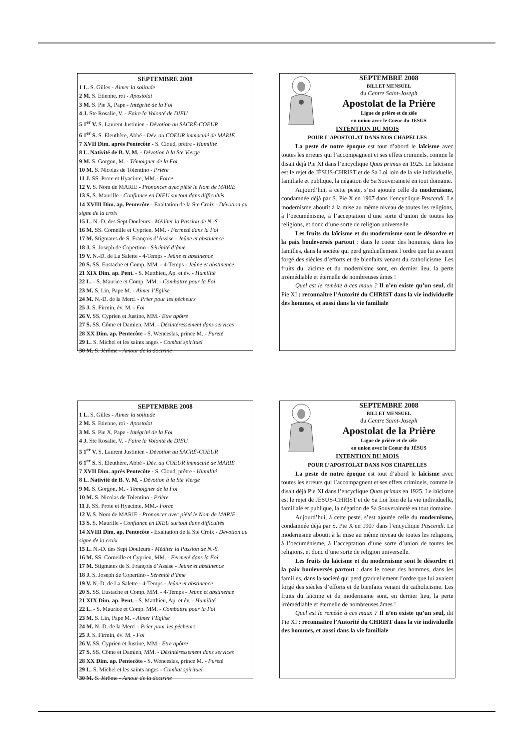SEPTEMBRE 2008
1 L. S. Gilles - Aimer la solitude
2 M. S. Etienne, roi - Apostolat
3 M. S. Pie X, Pape - Intégrité de la Foi
4 J. Ste Rosalie, V. - Faire la Volonté de DIEU
5 1<sup>er</sup> V. S. Laurent Justinien - Dévotion au SACRÉ-COEUR
6 1<sup>er</sup> S. S. Eleuthère, Abbé - Dév. au COEUR immaculé de MARIE
7 XVII Dim. après Pentecôte - S. Cloud, prêtre - Humilité
8 L. Nativité de B. V. M. - Dévotion à la Ste Vierge
9 M. S. Gorgon, M. - Témoigner de la Foi
10 M. S. Nicolas de Tolentino - Prière
11 J. SS. Prote et Hyacinte, MM.- Force
12 V. S. Nom de MARIE - Prononcer avec piété le Nom de MARIE
13 S. S. Maurille - Confiance en DIEU surtout dans difficultés
14 XVIII Dim. ap. Pentecôte - Exaltation de la Ste Croix - Dévotion au signe de la croix
15 L. N.-D. des Sept Douleurs - Méditer la Passion de N.-S.
16 M. SS. Corneille et Cyprien, MM. - Fermeté dans la Foi
17 M. Stigmates de S. François d’Assise - Jeûne et abstinence
18 J. S. Joseph de Copertino - Sérénité d’âme
19 V. N.-D. de La Salette - 4-Temps - Jeûne et abstinence
20 S. SS. Eustache et Comp. MM. - 4-Temps - Jeûne et abstinence
21 XIX Dim. ap. Pent. - S. Matthieu, Ap. et év. - Humilité
22 L. - S. Maurice et Comp. MM. - Combattre pour la Foi
23 M. S. Lin, Pape M. - Aimer l’Eglise
24 M. N.-D. de la Merci - Prier pour les pécheurs
25 J. S. Firmin, év. M. - Foi
26 V. SS. Cyprien et Justine, MM.- Etre apôtre
27 S. SS. Côme et Damien, MM. - Désintéressement dans services
28 XX Dim. ap. Pentecôte - S. Wenceslas, prince M. - Pureté
29 L. S. Michel et les saints anges - Combat spirituel
30 M. S. Jérôme - Amour de la doctrine
SEPTEMBRE 2008
BILLET MENSUEL
du Centre Saint-Joseph
Apostolat de la Prière
Ligue de prière et de zèle
en union avec le Coeur du JÉSUS
INTENTION DU MOIS
POUR L’APOSTOLAT DANS NOS CHAPELLES
La peste de notre époque est tout d’abord le laïcisme avec toutes les erreurs qui l’accompagnent et ses effets criminels, comme le disait déjà Pie XI dans l’encyclique Quas primas en 1925. Le laïcisme est le rejet de JÉSUS-CHRIST et de Sa Loi loin de la vie individuelle, familiale et publique, la négation de Sa Souveraineté en tout domaine.
Aujourd’hui, à cette peste, s’est ajoutée celle du modernisme, condamnée déjà par S. Pie X en 1907 dans l’encyclique Pascendi. Le modernisme aboutit à la mise au même niveau de toutes les religions, à l’oecuménisme, à l’acceptation d’une sorte d’union de toutes les religions, et donc d’une sorte de religion universelle.
Les fruits du laïcisme et du modernisme sont le désordre et la paix bouleversés partout : dans le coeur des hommes, dans les familles, dans la société qui perd graduellement l’ordre que lui avaient forgé des siècles d’efforts et de bienfaits venant du catholicisme. Les fruits du laïcime et du modernisme sont, en dernier lieu, la perte irrémédiable et éternelle de nombreuses âmes !
Quel est le remède à ces maux ? Il n’en existe qu’un seul, dit Pie XI : reconnaître l’Autorité du CHRIST dans la vie individuelle des hommes, et aussi dans la vie familiale
SEPTEMBRE 2008
1 L. S. Gilles - Aimer la solitude
2 M. S. Etienne, roi - Apostolat
3 M. S. Pie X, Pape - Intégrité de la Foi
4 J. Ste Rosalie, V. - Faire la Volonté de DIEU
5 1<sup>er</sup> V. S. Laurent Justinien - Dévotion au SACRÉ-COEUR
6 1<sup>er</sup> S. S. Eleuthère, Abbé - Dév. au COEUR immaculé de MARIE
7 XVII Dim. après Pentecôte - S. Cloud, prêtre - Humilité
8 L. Nativité de B. V. M. - Dévotion à la Ste Vierge
9 M. S. Gorgon, M. - Témoigner de la Foi
10 M. S. Nicolas de Tolentino - Prière
11 J. SS. Prote et Hyacinte, MM.- Force
12 V. S. Nom de MARIE - Prononcer avec piété le Nom de MARIE
13 S. S. Maurille - Confiance en DIEU surtout dans difficultés
14 XVIII Dim. ap. Pentecôte - Exaltation de la Ste Croix - Dévotion au signe de la croix
15 L. N.-D. des Sept Douleurs - Méditer la Passion de N.-S.
16 M. SS. Corneille et Cyprien, MM. - Fermeté dans la Foi
17 M. Stigmates de S. François d’Assise - Jeûne et abstinence
18 J. S. Joseph de Copertino - Sérénité d’âme
19 V. N.-D. de La Salette - 4-Temps - Jeûne et abstinence
20 S. SS. Eustache et Comp. MM. - 4-Temps - Jeûne et abstinence
21 XIX Dim. ap. Pent. - S. Matthieu, Ap. et év. - Humilité
22 L. - S. Maurice et Comp. MM. - Combattre pour la Foi
23 M. S. Lin, Pape M. - Aimer l’Eglise
24 M. N.-D. de la Merci - Prier pour les pécheurs
25 J. S. Firmin, év. M. - Foi
26 V. SS. Cyprien et Justine, MM.- Etre apôtre
27 S. SS. Côme et Damien, MM. - Désintéressement dans services
28 XX Dim. ap. Pentecôte - S. Wenceslas, prince M. - Pureté
29 L. S. Michel et les saints anges - Combat spirituel
30 M. S. Jérôme - Amour de la doctrine
SEPTEMBRE 2008
BILLET MENSUEL
du Centre Saint-Joseph
Apostolat de la Prière
Ligue de prière et de zèle
en union avec le Coeur du JÉSUS
INTENTION DU MOIS
POUR L’APOSTOLAT DANS NOS CHAPELLES
La peste de notre époque est tout d’abord le laïcisme avec toutes les erreurs qui l’accompagnent et ses effets criminels, comme le disait déjà Pie XI dans l’encyclique Quas primas en 1925. Le laïcisme est le rejet de JÉSUS-CHRIST et de Sa Loi loin de la vie individuelle, familiale et publique, la négation de Sa Souveraineté en tout domaine.
Aujourd’hui, à cette peste, s’est ajoutée celle du modernisme, condamnée déjà par S. Pie X en 1907 dans l’encyclique Pascendi. Le modernisme aboutit à la mise au même niveau de toutes les religions, à l’oecuménisme, à l’acceptation d’une sorte d’union de toutes les religions, et donc d’une sorte de religion universelle.
Les fruits du laïcisme et du modernisme sont le désordre et la paix bouleversés partout : dans le coeur des hommes, dans les familles, dans la société qui perd graduellement l’ordre que lui avaient forgé des siècles d’efforts et de bienfaits venant du catholicisme. Les fruits du laïcime et du modernisme sont, en dernier lieu, la perte irrémédiable et éternelle de nombreuses âmes !
Quel est le remède à ces maux ? Il n’en existe qu’un seul, dit Pie XI : reconnaître l’Autorité du CHRIST dans la vie individuelle des hommes, et aussi dans la vie familiale